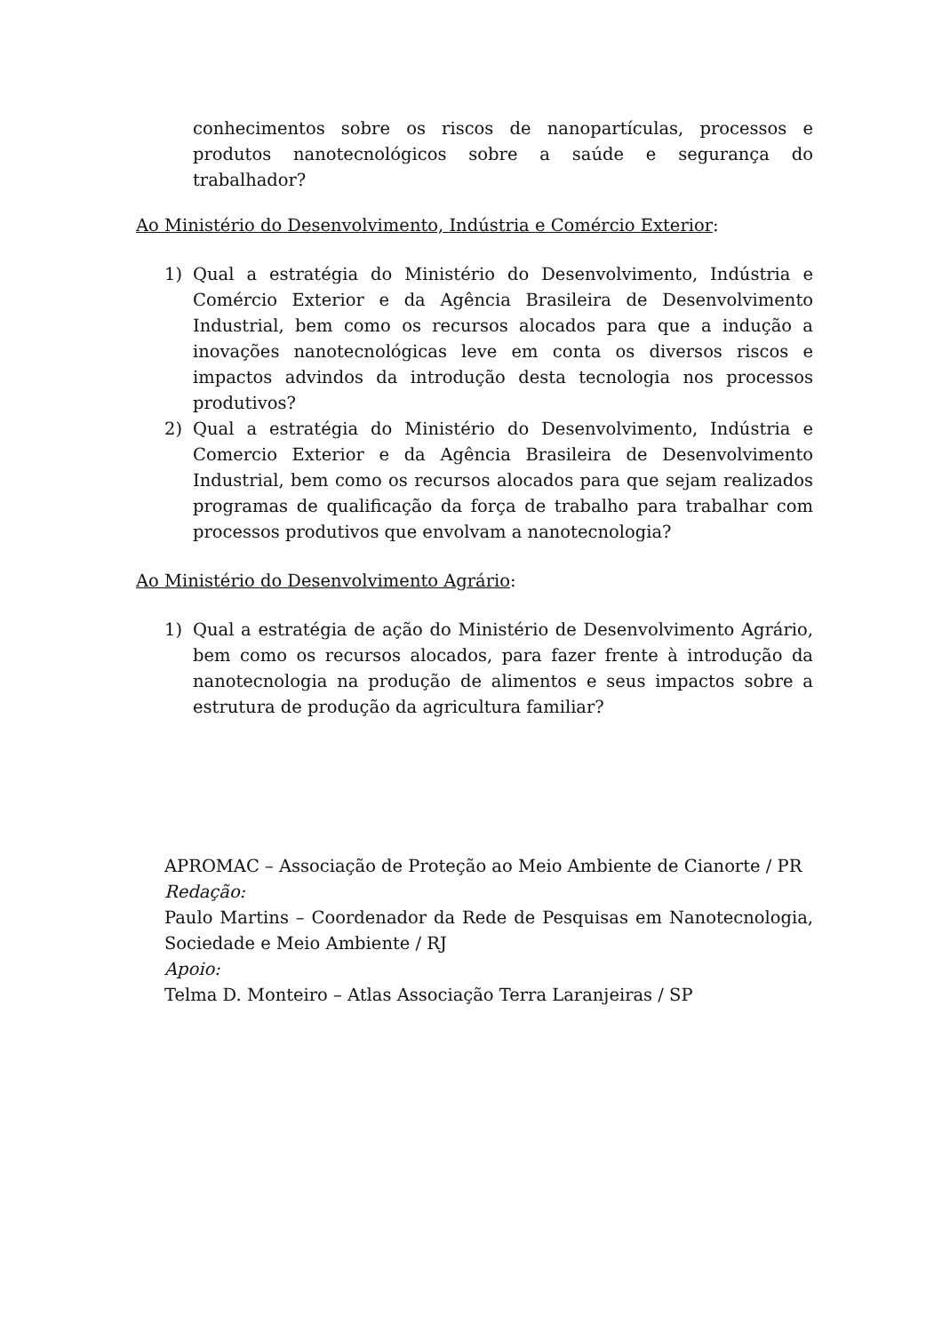conhecimentos sobre os riscos de nanopartículas, processos e produtos nanotecnológicos sobre a saúde e segurança do trabalhador?
Ao Ministério do Desenvolvimento, Indústria e Comércio Exterior:
1) Qual a estratégia do Ministério do Desenvolvimento, Indústria e Comércio Exterior e da Agência Brasileira de Desenvolvimento Industrial, bem como os recursos alocados para que a indução a inovações nanotecnológicas leve em conta os diversos riscos e impactos advindos da introdução desta tecnologia nos processos produtivos?
2) Qual a estratégia do Ministério do Desenvolvimento, Indústria e Comercio Exterior e da Agência Brasileira de Desenvolvimento Industrial, bem como os recursos alocados para que sejam realizados programas de qualificação da força de trabalho para trabalhar com processos produtivos que envolvam a nanotecnologia?
Ao Ministério do Desenvolvimento Agrário:
1) Qual a estratégia de ação do Ministério de Desenvolvimento Agrário, bem como os recursos alocados, para fazer frente à introdução da nanotecnologia na produção de alimentos e seus impactos sobre a estrutura de produção da agricultura familiar?
APROMAC – Associação de Proteção ao Meio Ambiente de Cianorte / PR
Redação:
Paulo Martins – Coordenador da Rede de Pesquisas em Nanotecnologia, Sociedade e Meio Ambiente / RJ
Apoio:
Telma D. Monteiro – Atlas Associação Terra Laranjeiras / SP